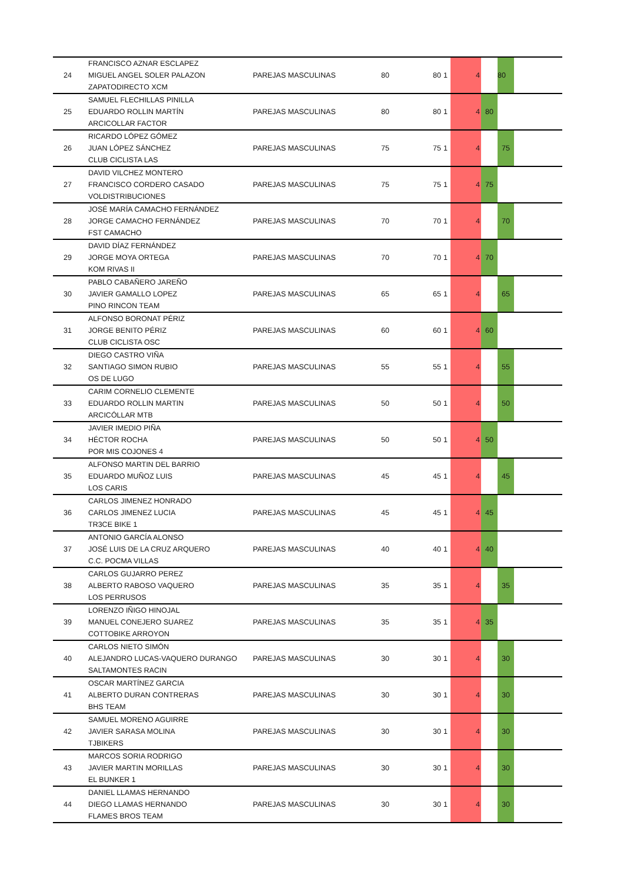| | FRANCISCO AZNAR ESCLAPEZ | | | | | | | | |
| 24 | MIGUEL ANGEL SOLER PALAZON | PAREJAS MASCULINAS | 80 | 80 | 1 | 4 | | 80 | |
| | ZAPATODIRECTO XCM | | | | | | | | |
| | SAMUEL FLECHILLAS PINILLA | | | | | | | | |
| 25 | EDUARDO ROLLIN MARTÍN | PAREJAS MASCULINAS | 80 | 80 | 1 | 4 | 80 | | |
| | ARCICOLLAR FACTOR | | | | | | | | |
| | RICARDO LÓPEZ GÓMEZ | | | | | | | | |
| 26 | JUAN LÓPEZ SÁNCHEZ | PAREJAS MASCULINAS | 75 | 75 | 1 | 4 | | 75 | |
| | CLUB CICLISTA LAS | | | | | | | | |
| | DAVID VILCHEZ MONTERO | | | | | | | | |
| 27 | FRANCISCO CORDERO CASADO | PAREJAS MASCULINAS | 75 | 75 | 1 | 4 | 75 | | |
| | VOLDISTRIBUCIONES | | | | | | | | |
| | JOSÉ MARÍA CAMACHO FERNÁNDEZ | | | | | | | | |
| 28 | JORGE CAMACHO FERNÁNDEZ | PAREJAS MASCULINAS | 70 | 70 | 1 | 4 | | 70 | |
| | FST CAMACHO | | | | | | | | |
| | DAVID DÍAZ FERNÁNDEZ | | | | | | | | |
| 29 | JORGE MOYA ORTEGA | PAREJAS MASCULINAS | 70 | 70 | 1 | 4 | 70 | | |
| | KOM RIVAS II | | | | | | | | |
| | PABLO CABAÑERO JAREÑO | | | | | | | | |
| 30 | JAVIER GAMALLO LOPEZ | PAREJAS MASCULINAS | 65 | 65 | 1 | 4 | | 65 | |
| | PINO RINCON TEAM | | | | | | | | |
| | ALFONSO BORONAT PÉRIZ | | | | | | | | |
| 31 | JORGE BENITO PÉRIZ | PAREJAS MASCULINAS | 60 | 60 | 1 | 4 | 60 | | |
| | CLUB CICLISTA OSC | | | | | | | | |
| | DIEGO CASTRO VIÑA | | | | | | | | |
| 32 | SANTIAGO SIMON RUBIO | PAREJAS MASCULINAS | 55 | 55 | 1 | 4 | | 55 | |
| | OS DE LUGO | | | | | | | | |
| | CARIM CORNELIO CLEMENTE | | | | | | | | |
| 33 | EDUARDO ROLLIN MARTIN | PAREJAS MASCULINAS | 50 | 50 | 1 | 4 | | 50 | |
| | ARCICÓLLAR MTB | | | | | | | | |
| | JAVIER IMEDIO PIÑA | | | | | | | | |
| 34 | HÉCTOR ROCHA | PAREJAS MASCULINAS | 50 | 50 | 1 | 4 | 50 | | |
| | POR MIS COJONES 4 | | | | | | | | |
| | ALFONSO MARTIN DEL BARRIO | | | | | | | | |
| 35 | EDUARDO MUÑOZ LUIS | PAREJAS MASCULINAS | 45 | 45 | 1 | 4 | | 45 | |
| | LOS CARIS | | | | | | | | |
| | CARLOS JIMENEZ HONRADO | | | | | | | | |
| 36 | CARLOS JIMENEZ LUCIA | PAREJAS MASCULINAS | 45 | 45 | 1 | 4 | 45 | | |
| | TR3CE BIKE 1 | | | | | | | | |
| | ANTONIO GARCÍA ALONSO | | | | | | | | |
| 37 | JOSÉ LUIS DE LA CRUZ ARQUERO | PAREJAS MASCULINAS | 40 | 40 | 1 | 4 | 40 | | |
| | C.C. POCMA VILLAS | | | | | | | | |
| | CARLOS GUJARRO PEREZ | | | | | | | | |
| 38 | ALBERTO RABOSO VAQUERO | PAREJAS MASCULINAS | 35 | 35 | 1 | 4 | | 35 | |
| | LOS PERRUSOS | | | | | | | | |
| | LORENZO IÑIGO HINOJAL | | | | | | | | |
| 39 | MANUEL CONEJERO SUAREZ | PAREJAS MASCULINAS | 35 | 35 | 1 | 4 | 35 | | |
| | COTTOBIKE ARROYON | | | | | | | | |
| | CARLOS NIETO SIMÓN | | | | | | | | |
| 40 | ALEJANDRO LUCAS-VAQUERO DURANGO | PAREJAS MASCULINAS | 30 | 30 | 1 | 4 | | 30 | |
| | SALTAMONTES RACIN | | | | | | | | |
| | OSCAR MARTÍNEZ GARCIA | | | | | | | | |
| 41 | ALBERTO DURAN CONTRERAS | PAREJAS MASCULINAS | 30 | 30 | 1 | 4 | | 30 | |
| | BHS TEAM | | | | | | | | |
| | SAMUEL MORENO AGUIRRE | | | | | | | | |
| 42 | JAVIER SARASA MOLINA | PAREJAS MASCULINAS | 30 | 30 | 1 | 4 | | 30 | |
| | TJBIKERS | | | | | | | | |
| | MARCOS SORIA RODRIGO | | | | | | | | |
| 43 | JAVIER MARTIN MORILLAS | PAREJAS MASCULINAS | 30 | 30 | 1 | 4 | | 30 | |
| | EL BUNKER 1 | | | | | | | | |
| | DANIEL LLAMAS HERNANDO | | | | | | | | |
| 44 | DIEGO LLAMAS HERNANDO | PAREJAS MASCULINAS | 30 | 30 | 1 | 4 | | 30 | |
| | FLAMES BROS TEAM | | | | | | | | |